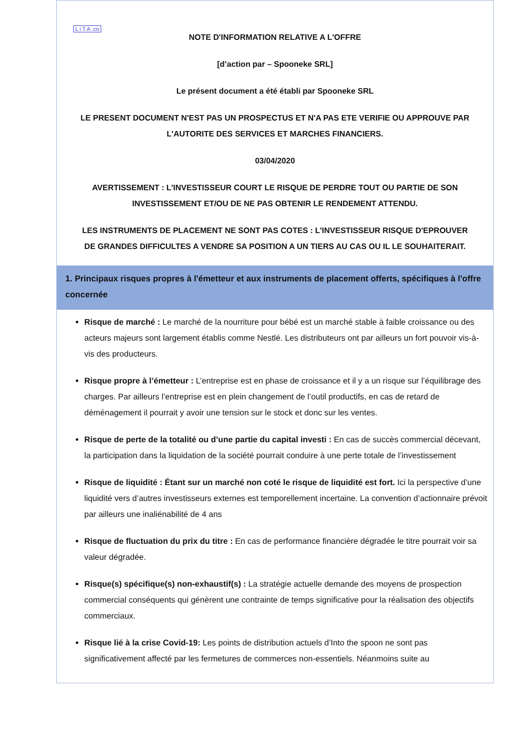L i T A .co
NOTE D'INFORMATION RELATIVE A L'OFFRE
[d’action par – Spooneke SRL]
Le présent document a été établi par Spooneke SRL
LE PRESENT DOCUMENT N'EST PAS UN PROSPECTUS ET N'A PAS ETE VERIFIE OU APPROUVE PAR L'AUTORITE DES SERVICES ET MARCHES FINANCIERS.
03/04/2020
AVERTISSEMENT : L'INVESTISSEUR COURT LE RISQUE DE PERDRE TOUT OU PARTIE DE SON INVESTISSEMENT ET/OU DE NE PAS OBTENIR LE RENDEMENT ATTENDU.
LES INSTRUMENTS DE PLACEMENT NE SONT PAS COTES : L'INVESTISSEUR RISQUE D'EPROUVER DE GRANDES DIFFICULTES A VENDRE SA POSITION A UN TIERS AU CAS OU IL LE SOUHAITERAIT.
1. Principaux risques propres à l'émetteur et aux instruments de placement offerts, spécifiques à l'offre concernée
Risque de marché : Le marché de la nourriture pour bébé est un marché stable à faible croissance ou des acteurs majeurs sont largement établis comme Nestlé. Les distributeurs ont par ailleurs un fort pouvoir vis-à-vis des producteurs.
Risque propre à l’émetteur : L’entreprise est en phase de croissance et il y a un risque sur l’équilibrage des charges. Par ailleurs l’entreprise est en plein changement de l’outil productifs, en cas de retard de déménagement il pourrait y avoir une tension sur le stock et donc sur les ventes.
Risque de perte de la totalité ou d’une partie du capital investi : En cas de succès commercial décevant, la participation dans la liquidation de la société pourrait conduire à une perte totale de l’investissement
Risque de liquidité : Étant sur un marché non coté le risque de liquidité est fort. Ici la perspective d’une liquidité vers d’autres investisseurs externes est temporellement incertaine. La convention d’actionnaire prévoit par ailleurs une inaliénabilité de 4 ans
Risque de fluctuation du prix du titre : En cas de performance financière dégradée le titre pourrait voir sa valeur dégradée.
Risque(s) spécifique(s) non-exhaustif(s) : La stratégie actuelle demande des moyens de prospection commercial conséquents qui génèrent une contrainte de temps significative pour la réalisation des objectifs commerciaux.
Risque lié à la crise Covid-19: Les points de distribution actuels d’Into the spoon ne sont pas significativement affecté par les fermetures de commerces non-essentiels. Néanmoins suite au